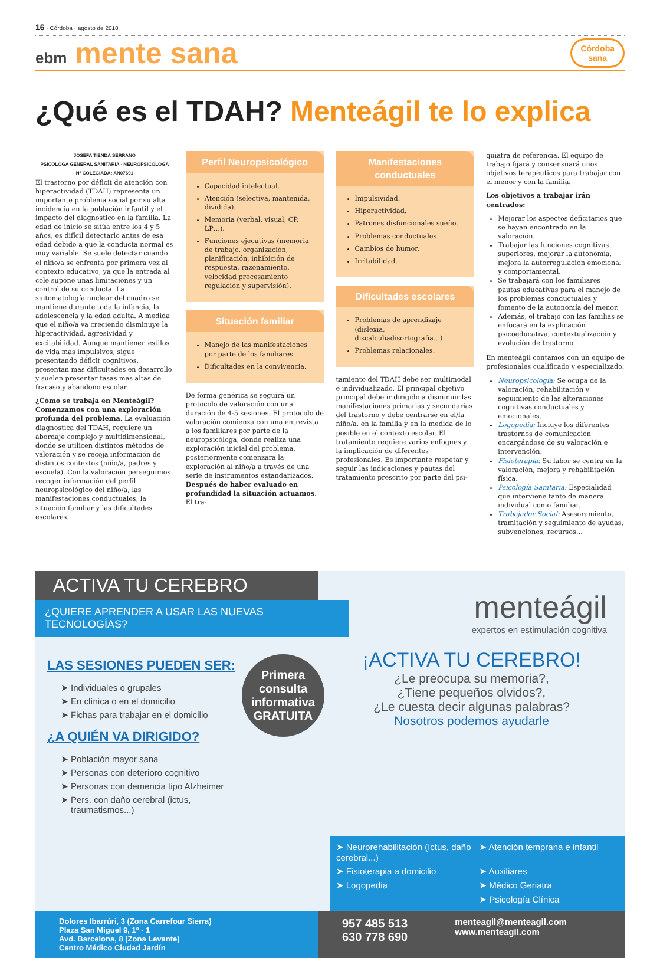16 · Córdoba · agosto de 2018
ebm mente sana
Córdoba
sana
¿Qué es el TDAH? Menteágil te lo explica
JOSEFA TIENDA SERRANO
PSICÓLOGA GENERAL SANITARIA - NEUROPSICÓLOGA
Nº COLEGIADA: AN07691
El trastorno por déficit de atención con hiperactividad (TDAH) representa un importante problema social por su alta incidencia en la población infantil y el impacto del diagnostico en la familia. La edad de inicio se sitúa entre los 4 y 5 años, es difícil detectarlo antes de esa edad debido a que la conducta normal es muy variable. Se suele detectar cuando el niño/a se enfrenta por primera vez al contexto educativo, ya que la entrada al cole supone unas limitaciones y un control de su conducta. La sintomatología nuclear del cuadro se mantiene durante toda la infancia, la adolescencia y la edad adulta. A medida que el niño/a va creciendo disminuye la hiperactividad, agresividad y excitabilidad. Aunque mantienen estilos de vida mas impulsivos, sigue presentando déficit cognitivos, presentan mas dificultades en desarrollo y suelen presentar tasas mas altas de fracaso y abandono escolar.
¿Cómo se trabaja en Menteágil?
Comenzamos con una exploración profunda del problema. La evaluación diagnostica del TDAH, requiere un abordaje complejo y multidimensional, donde se utilicen distintos métodos de valoración y se recoja información de distintos contextos (niño/a, padres y escuela). Con la valoración perseguimos recoger información del perfil neuropsicológico del niño/a, las manifestaciones conductuales, la situación familiar y las dificultades escolares.
Perfil Neuropsicológico
Capacidad intelectual.
Atención (selectiva, mantenida, dividida).
Memoria (verbal, visual, CP, LP…).
Funciones ejecutivas (memoria de trabajo, organización, planificación, inhibición de respuesta, razonamiento, velocidad procesamiento regulación y supervisión).
Situación familiar
Manejo de las manifestaciones por parte de los familiares.
Dificultades en la convivencia.
De forma genérica se seguirá un protocolo de valoración con una duración de 4-5 sesiones. El protocolo de valoración comienza con una entrevista a los familiares por parte de la neuropsicóloga, donde realiza una exploración inicial del problema, posteriormente comenzara la exploración al niño/a a través de una serie de instrumentos estandarizados.
Después de haber evaluado en profundidad la situación actuamos. El tra-
Manifestaciones conductuales
Impulsividad.
Hiperactividad.
Patrones disfuncionales sueño.
Problemas conductuales.
Cambios de humor.
Irritabilidad.
Dificultades escolares
Problemas de aprendizaje (dislexia, discalculiadisortografia…).
Problemas relacionales.
tamiento del TDAH debe ser multimodal e individualizado. El principal objetivo principal debe ir dirigido a disminuir las manifestaciones primarias y secundarias del trastorno y debe centrarse en el/la niño/a, en la familia y en la medida de lo posible en el contexto escolar. El tratamiento requiere varios enfoques y la implicación de diferentes profesionales. Es importante respetar y seguir las indicaciones y pautas del tratamiento prescrito por parte del psi-
quiatra de referencia. El equipo de trabajo fijará y consensuará unos objetivos terapéuticos para trabajar con el menor y con la familia.
Los objetivos a trabajar irán centrados:
Mejorar los aspectos deficitarios que se hayan encontrado en la valoración.
Trabajar las funciones cognitivas superiores, mejorar la autonomía, mejora la autorregulación emocional y comportamental.
Se trabajará con los familiares pautas educativas para el manejo de los problemas conductuales y fomento de la autonomía del menor.
Además, el trabajo con las familias se enfocará en la explicación psicoeducativa, contextualización y evolución de trastorno.
En menteágil contamos con un equipo de profesionales cualificado y especializado.
Neuropsicología: Se ocupa de la valoración, rehabilitación y seguimiento de las alteraciones cognitivas conductuales y emocionales.
Logopedia: Incluye los diferentes trastornos de comunicación encargándose de su valoración e intervención.
Fisioterapia: Su labor se centra en la valoración, mejora y rehabilitación física.
Psicología Sanitaria: Especialidad que interviene tanto de manera individual como familiar.
Trabajador Social: Asesoramiento, tramitación y seguimiento de ayudas, subvenciones, recursos…
ACTIVA TU CEREBRO
¿QUIERE APRENDER A USAR LAS NUEVAS TECNOLOGÍAS?
menteágil
expertos en estimulación cognitiva
LAS SESIONES PUEDEN SER:
Individuales o grupales
En clínica o en el domicilio
Fichas para trabajar en el domicilio
¿A QUIÉN VA DIRIGIDO?
Población mayor sana
Personas con deterioro cognitivo
Personas con demencia tipo Alzheimer
Pers. con daño cerebral (ictus, traumatismos...)
Primera consulta informativa GRATUITA
¡ACTIVA TU CEREBRO!
¿Le preocupa su memoria?,
¿Tiene pequeños olvidos?,
¿Le cuesta decir algunas palabras?
Nosotros podemos ayudarle
➤ Neurorehabilitación (Ictus, daño cerebral...)
➤ Atención temprana e infantil
➤ Fisioterapia a domicilio
➤ Auxiliares
➤ Logopedia
➤ Médico Geriatra
➤ Psicología Clínica
Dolores Ibarrúri, 3 (Zona Carrefour Sierra)
Plaza San Miguel 9, 1º - 1
Avd. Barcelona, 8 (Zona Levante)
Centro Médico Ciudad Jardín
957 485 513
630 778 690
menteagil@menteagil.com
www.menteagil.com